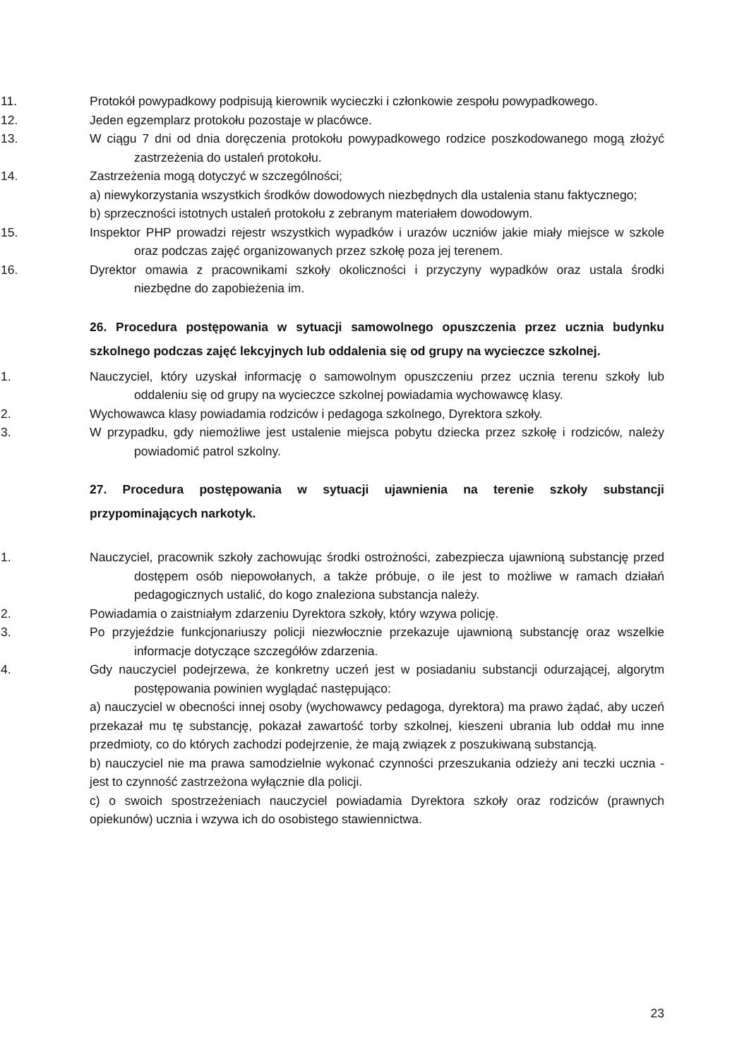11. Protokół powypadkowy podpisują kierownik wycieczki i członkowie zespołu powypadkowego.
12. Jeden egzemplarz protokołu pozostaje w placówce.
13. W ciągu 7 dni od dnia doręczenia protokołu powypadkowego rodzice poszkodowanego mogą złożyć zastrzeżenia do ustaleń protokołu.
14. Zastrzeżenia mogą dotyczyć w szczególności;
a) niewykorzystania wszystkich środków dowodowych niezbędnych dla ustalenia stanu faktycznego;
b) sprzeczności istotnych ustaleń protokołu z zebranym materiałem dowodowym.
15. Inspektor PHP prowadzi rejestr wszystkich wypadków i urazów uczniów jakie miały miejsce w szkole oraz podczas zajęć organizowanych przez szkołę poza jej terenem.
16. Dyrektor omawia z pracownikami szkoły okoliczności i przyczyny wypadków oraz ustala środki niezbędne do zapobieżenia im.
26. Procedura postępowania w sytuacji samowolnego opuszczenia przez ucznia budynku szkolnego podczas zajęć lekcyjnych lub oddalenia się od grupy na wycieczce szkolnej.
1. Nauczyciel, który uzyskał informację o samowolnym opuszczeniu przez ucznia terenu szkoły lub oddaleniu się od grupy na wycieczce szkolnej powiadamia wychowawcę klasy.
2. Wychowawca klasy powiadamia rodziców i pedagoga szkolnego, Dyrektora szkoły.
3. W przypadku, gdy niemożliwe jest ustalenie miejsca pobytu dziecka przez szkołę i rodziców, należy powiadomić patrol szkolny.
27. Procedura postępowania w sytuacji ujawnienia na terenie szkoły substancji przypominających narkotyk.
1. Nauczyciel, pracownik szkoły zachowując środki ostrożności, zabezpiecza ujawnioną substancję przed dostępem osób niepowołanych, a także próbuje, o ile jest to możliwe w ramach działań pedagogicznych ustalić, do kogo znaleziona substancja należy.
2. Powiadamia o zaistniałym zdarzeniu Dyrektora szkoły, który wzywa policję.
3. Po przyjeździe funkcjonariuszy policji niezwłocznie przekazuje ujawnioną substancję oraz wszelkie informacje dotyczące szczegółów zdarzenia.
4. Gdy nauczyciel podejrzewa, że konkretny uczeń jest w posiadaniu substancji odurzającej, algorytm postępowania powinien wyglądać następująco:
a) nauczyciel w obecności innej osoby (wychowawcy pedagoga, dyrektora) ma prawo żądać, aby uczeń przekazał mu tę substancję, pokazał zawartość torby szkolnej, kieszeni ubrania lub oddał mu inne przedmioty, co do których zachodzi podejrzenie, że mają związek z poszukiwaną substancją.
b) nauczyciel nie ma prawa samodzielnie wykonać czynności przeszukania odzieży ani teczki ucznia - jest to czynność zastrzeżona wyłącznie dla policji.
c) o swoich spostrzeżeniach nauczyciel powiadamia Dyrektora szkoły oraz rodziców (prawnych opiekunów) ucznia i wzywa ich do osobistego stawiennictwa.
23